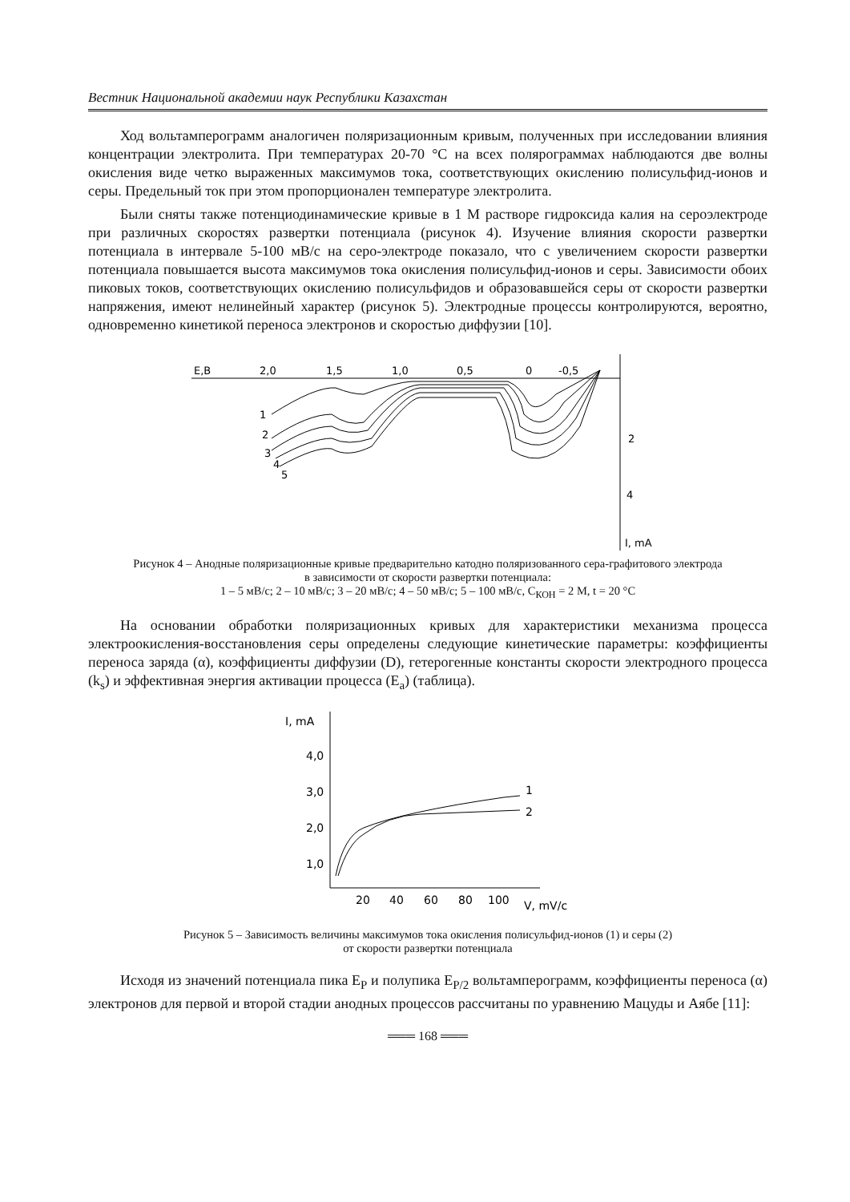Вестник Национальной академии наук Республики Казахстан
Ход вольтамперограмм аналогичен поляризационным кривым, полученных при исследовании влияния концентрации электролита. При температурах 20-70 °С на всех полярограммах наблюдаются две волны окисления виде четко выраженных максимумов тока, соответствующих окислению полисульфид-ионов и серы. Предельный ток при этом пропорционален температуре электролита.
Были сняты также потенциодинамические кривые в 1 М растворе гидроксида калия на сероэлектроде при различных скоростях развертки потенциала (рисунок 4). Изучение влияния скорости развертки потенциала в интервале 5-100 мВ/с на серо-электроде показало, что с увеличением скорости развертки потенциала повышается высота максимумов тока окисления полисульфид-ионов и серы. Зависимости обоих пиковых токов, соответствующих окислению полисульфидов и образовавшейся серы от скорости развертки напряжения, имеют нелинейный характер (рисунок 5). Электродные процессы контролируются, вероятно, одновременно кинетикой переноса электронов и скоростью диффузии [10].
E,B
2,0
1,5
1,0
0,5
0
-0,5
2
4
I, mA
1
2
3
4
5
Рисунок 4 – Анодные поляризационные кривые предварительно катодно поляризованного сера-графитового электрода
в зависимости от скорости развертки потенциала:
1 – 5 мВ/с; 2 – 10 мВ/с; 3 – 20 мВ/с; 4 – 50 мВ/с; 5 – 100 мВ/с, С<sub>КОН</sub> = 2 М, t = 20 °С
На основании обработки поляризационных кривых для характеристики механизма процесса электроокисления-восстановления серы определены следующие кинетические параметры: коэффициенты переноса заряда (α), коэффициенты диффузии (D), гетерогенные константы скорости электродного процесса (k<sub>s</sub>) и эффективная энергия активации процесса (E<sub>a</sub>) (таблица).
I, mA
4,0
3,0
2,0
1,0
20
40
60
80
100
V, mV/c
1
2
Рисунок 5 – Зависимость величины максимумов тока окисления полисульфид-ионов (1) и серы (2)
от скорости развертки потенциала
Исходя из значений потенциала пика E<sub>P</sub> и полупика E<sub>P/2</sub> вольтамперограмм, коэффициенты переноса (α) электронов для первой и второй стадии анодных процессов рассчитаны по уравнению Мацуды и Аябе [11]:
═══ 168 ═══